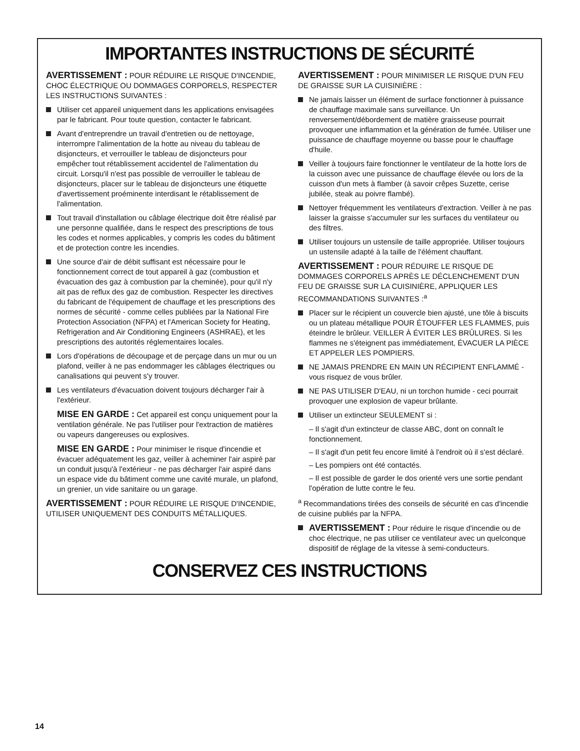IMPORTANTES INSTRUCTIONS DE SÉCURITÉ
AVERTISSEMENT : POUR RÉDUIRE LE RISQUE D'INCENDIE, CHOC ÉLECTRIQUE OU DOMMAGES CORPORELS, RESPECTER LES INSTRUCTIONS SUIVANTES :
Utiliser cet appareil uniquement dans les applications envisagées par le fabricant. Pour toute question, contacter le fabricant.
Avant d'entreprendre un travail d'entretien ou de nettoyage, interrompre l'alimentation de la hotte au niveau du tableau de disjoncteurs, et verrouiller le tableau de disjoncteurs pour empêcher tout rétablissement accidentel de l'alimentation du circuit. Lorsqu'il n'est pas possible de verrouiller le tableau de disjoncteurs, placer sur le tableau de disjoncteurs une étiquette d'avertissement proéminente interdisant le rétablissement de l'alimentation.
Tout travail d'installation ou câblage électrique doit être réalisé par une personne qualifiée, dans le respect des prescriptions de tous les codes et normes applicables, y compris les codes du bâtiment et de protection contre les incendies.
Une source d'air de débit suffisant est nécessaire pour le fonctionnement correct de tout appareil à gaz (combustion et évacuation des gaz à combustion par la cheminée), pour qu'il n'y ait pas de reflux des gaz de combustion. Respecter les directives du fabricant de l'équipement de chauffage et les prescriptions des normes de sécurité - comme celles publiées par la National Fire Protection Association (NFPA) et l'American Society for Heating, Refrigeration and Air Conditioning Engineers (ASHRAE), et les prescriptions des autorités réglementaires locales.
Lors d'opérations de découpage et de perçage dans un mur ou un plafond, veiller à ne pas endommager les câblages électriques ou canalisations qui peuvent s'y trouver.
Les ventilateurs d'évacuation doivent toujours décharger l'air à l'extérieur.
MISE EN GARDE : Cet appareil est conçu uniquement pour la ventilation générale. Ne pas l'utiliser pour l'extraction de matières ou vapeurs dangereuses ou explosives.
MISE EN GARDE : Pour minimiser le risque d'incendie et évacuer adéquatement les gaz, veiller à acheminer l'air aspiré par un conduit jusqu'à l'extérieur - ne pas décharger l'air aspiré dans un espace vide du bâtiment comme une cavité murale, un plafond, un grenier, un vide sanitaire ou un garage.
AVERTISSEMENT : POUR RÉDUIRE LE RISQUE D'INCENDIE, UTILISER UNIQUEMENT DES CONDUITS MÉTALLIQUES.
AVERTISSEMENT : POUR MINIMISER LE RISQUE D'UN FEU DE GRAISSE SUR LA CUISINIÈRE :
Ne jamais laisser un élément de surface fonctionner à puissance de chauffage maximale sans surveillance. Un renversement/débordement de matière graisseuse pourrait provoquer une inflammation et la génération de fumée. Utiliser une puissance de chauffage moyenne ou basse pour le chauffage d'huile.
Veiller à toujours faire fonctionner le ventilateur de la hotte lors de la cuisson avec une puissance de chauffage élevée ou lors de la cuisson d'un mets à flamber (à savoir crêpes Suzette, cerise jubilée, steak au poivre flambé).
Nettoyer fréquemment les ventilateurs d'extraction. Veiller à ne pas laisser la graisse s'accumuler sur les surfaces du ventilateur ou des filtres.
Utiliser toujours un ustensile de taille appropriée. Utiliser toujours un ustensile adapté à la taille de l'élément chauffant.
AVERTISSEMENT : POUR RÉDUIRE LE RISQUE DE DOMMAGES CORPORELS APRÈS LE DÉCLENCHEMENT D'UN FEU DE GRAISSE SUR LA CUISINIÈRE, APPLIQUER LES RECOMMANDATIONS SUIVANTES :<sup>a</sup>
Placer sur le récipient un couvercle bien ajusté, une tôle à biscuits ou un plateau métallique POUR ÉTOUFFER LES FLAMMES, puis éteindre le brûleur. VEILLER À ÉVITER LES BRÛLURES. Si les flammes ne s'éteignent pas immédiatement, ÉVACUER LA PIÈCE ET APPELER LES POMPIERS.
NE JAMAIS PRENDRE EN MAIN UN RÉCIPIENT ENFLAMMÉ - vous risquez de vous brûler.
NE PAS UTILISER D'EAU, ni un torchon humide - ceci pourrait provoquer une explosion de vapeur brûlante.
Utiliser un extincteur SEULEMENT si :
– Il s'agit d'un extincteur de classe ABC, dont on connaît le fonctionnement.
– Il s'agit d'un petit feu encore limité à l'endroit où il s'est déclaré.
– Les pompiers ont été contactés.
– Il est possible de garder le dos orienté vers une sortie pendant l'opération de lutte contre le feu.
<sup>a</sup> Recommandations tirées des conseils de sécurité en cas d'incendie de cuisine publiés par la NFPA.
AVERTISSEMENT : Pour réduire le risque d'incendie ou de choc électrique, ne pas utiliser ce ventilateur avec un quelconque dispositif de réglage de la vitesse à semi-conducteurs.
CONSERVEZ CES INSTRUCTIONS
14